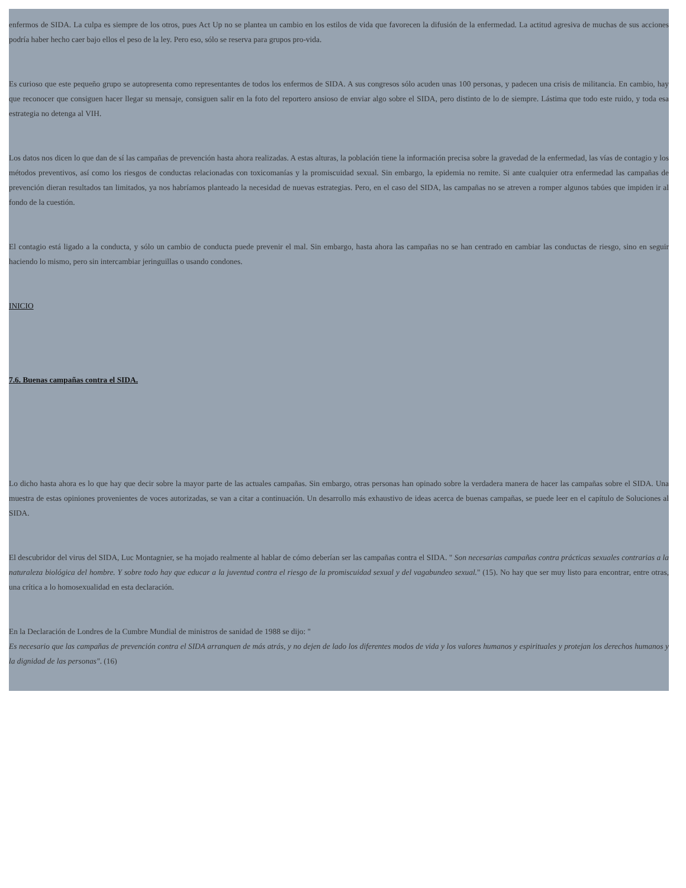enfermos de SIDA. La culpa es siempre de los otros, pues Act Up no se plantea un cambio en los estilos de vida que favorecen la difusión de la enfermedad. La actitud agresiva de muchas de sus acciones podría haber hecho caer bajo ellos el peso de la ley. Pero eso, sólo se reserva para grupos pro-vida.
Es curioso que este pequeño grupo se autopresenta como representantes de todos los enfermos de SIDA. A sus congresos sólo acuden unas 100 personas, y padecen una crisis de militancia. En cambio, hay que reconocer que consiguen hacer llegar su mensaje, consiguen salir en la foto del reportero ansioso de enviar algo sobre el SIDA, pero distinto de lo de siempre. Lástima que todo este ruido, y toda esa estrategia no detenga al VIH.
Los datos nos dicen lo que dan de sí las campañas de prevención hasta ahora realizadas. A estas alturas, la población tiene la información precisa sobre la gravedad de la enfermedad, las vías de contagio y los métodos preventivos, así como los riesgos de conductas relacionadas con toxicomanías y la promiscuidad sexual. Sin embargo, la epidemia no remite. Si ante cualquier otra enfermedad las campañas de prevención dieran resultados tan limitados, ya nos habríamos planteado la necesidad de nuevas estrategias. Pero, en el caso del SIDA, las campañas no se atreven a romper algunos tabúes que impiden ir al fondo de la cuestión.
El contagio está ligado a la conducta, y sólo un cambio de conducta puede prevenir el mal. Sin embargo, hasta ahora las campañas no se han centrado en cambiar las conductas de riesgo, sino en seguir haciendo lo mismo, pero sin intercambiar jeringuillas o usando condones.
INICIO
7.6. Buenas campañas contra el SIDA.
Lo dicho hasta ahora es lo que hay que decir sobre la mayor parte de las actuales campañas. Sin embargo, otras personas han opinado sobre la verdadera manera de hacer las campañas sobre el SIDA. Una muestra de estas opiniones provenientes de voces autorizadas, se van a citar a continuación. Un desarrollo más exhaustivo de ideas acerca de buenas campañas, se puede leer en el capítulo de Soluciones al SIDA.
El descubridor del virus del SIDA, Luc Montagnier, se ha mojado realmente al hablar de cómo deberían ser las campañas contra el SIDA. " Son necesarias campañas contra prácticas sexuales contrarias a la naturaleza biológica del hombre. Y sobre todo hay que educar a la juventud contra el riesgo de la promiscuidad sexual y del vagabundeo sexual." (15). No hay que ser muy listo para encontrar, entre otras, una crítica a lo homosexualidad en esta declaración.
En la Declaración de Londres de la Cumbre Mundial de ministros de sanidad de 1988 se dijo: "
Es necesario que las campañas de prevención contra el SIDA arranquen de más atrás, y no dejen de lado los diferentes modos de vida y los valores humanos y espirituales y protejan los derechos humanos y la dignidad de las personas". (16)